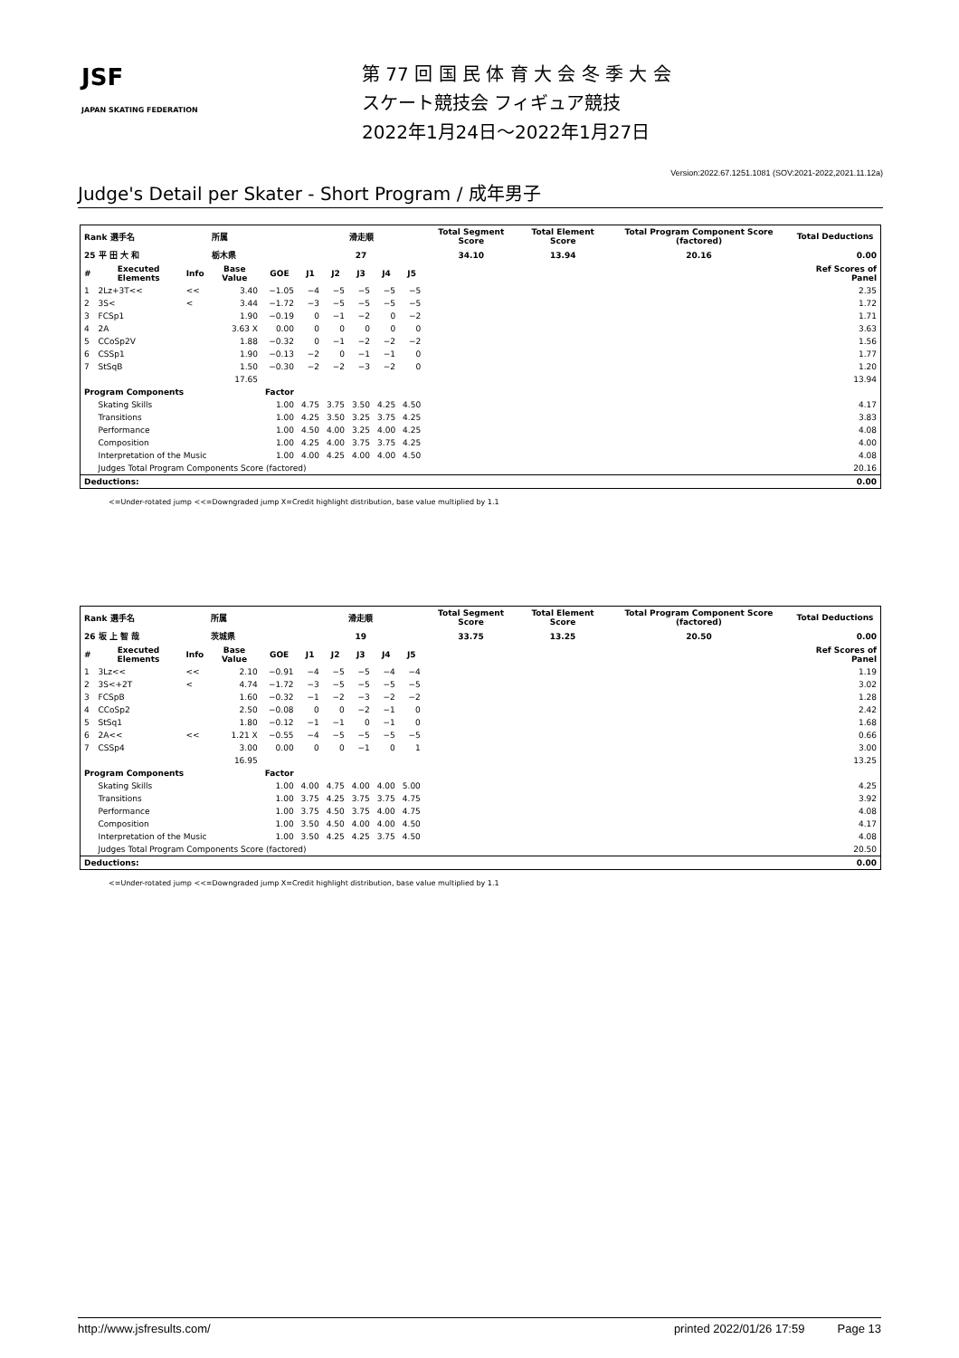JSF
JAPAN SKATING FEDERATION
第 77 回 国 民 体 育 大 会 冬 季 大 会
スケート競技会 フィギュア競技
2022年1月24日～2022年1月27日
Version:2022.67.1251.1081 (SOV:2021-2022,2021.11.12a)
Judge's Detail per Skater - Short Program / 成年男子
| Rank 選手名 | | | 所属 | | 滑走順 | | | | | Total Segment Score | Total Element Score | Total Program Component Score (factored) | Total Deductions |
| 25 平 田 大 和 | | | 栃木県 | | 27 | | | | | 34.10 | 13.94 | 20.16 | 0.00 |
| # | Executed Elements | Info | Base Value | GOE | J1 | J2 | J3 | J4 | J5 | | | | Ref Scores of Panel |
| 1 | 2Lz+3T<< | << | 3.40 | −1.05 | −4 | −5 | −5 | −5 | −5 | | | | 2.35 |
| 2 | 3S< | < | 3.44 | −1.72 | −3 | −5 | −5 | −5 | −5 | | | | 1.72 |
| 3 | FCSp1 | | 1.90 | −0.19 | 0 | −1 | −2 | 0 | −2 | | | | 1.71 |
| 4 | 2A | | 3.63 X | 0.00 | 0 | 0 | 0 | 0 | 0 | | | | 3.63 |
| 5 | CCoSp2V | | 1.88 | −0.32 | 0 | −1 | −2 | −2 | −2 | | | | 1.56 |
| 6 | CSSp1 | | 1.90 | −0.13 | −2 | 0 | −1 | −1 | 0 | | | | 1.77 |
| 7 | StSqB | | 1.50 | −0.30 | −2 | −2 | −3 | −2 | 0 | | | | 1.20 |
| | | | 17.65 | | | | | | | | | | 13.94 |
| Program Components | | | | Factor | | | | | | | | | |
| | Skating Skills | | | 1.00 | 4.75 | 3.75 | 3.50 | 4.25 | 4.50 | | | | 4.17 |
| | Transitions | | | 1.00 | 4.25 | 3.50 | 3.25 | 3.75 | 4.25 | | | | 3.83 |
| | Performance | | | 1.00 | 4.50 | 4.00 | 3.25 | 4.00 | 4.25 | | | | 4.08 |
| | Composition | | | 1.00 | 4.25 | 4.00 | 3.75 | 3.75 | 4.25 | | | | 4.00 |
| | Interpretation of the Music | | | 1.00 | 4.00 | 4.25 | 4.00 | 4.00 | 4.50 | | | | 4.08 |
| | Judges Total Program Components Score (factored) | | | | | | | | | | | | 20.16 |
| Deductions: | | | | | | | | | | | | | 0.00 |
<=Under-rotated jump <<=Downgraded jump X=Credit highlight distribution, base value multiplied by 1.1
| Rank 選手名 | | | 所属 | | 滑走順 | | | | | Total Segment Score | Total Element Score | Total Program Component Score (factored) | Total Deductions |
| 26 坂 上 智 哉 | | | 茨城県 | | 19 | | | | | 33.75 | 13.25 | 20.50 | 0.00 |
| # | Executed Elements | Info | Base Value | GOE | J1 | J2 | J3 | J4 | J5 | | | | Ref Scores of Panel |
| 1 | 3Lz<< | << | 2.10 | −0.91 | −4 | −5 | −5 | −4 | −4 | | | | 1.19 |
| 2 | 3S<+2T | < | 4.74 | −1.72 | −3 | −5 | −5 | −5 | −5 | | | | 3.02 |
| 3 | FCSpB | | 1.60 | −0.32 | −1 | −2 | −3 | −2 | −2 | | | | 1.28 |
| 4 | CCoSp2 | | 2.50 | −0.08 | 0 | 0 | −2 | −1 | 0 | | | | 2.42 |
| 5 | StSq1 | | 1.80 | −0.12 | −1 | −1 | 0 | −1 | 0 | | | | 1.68 |
| 6 | 2A<< | << | 1.21 X | −0.55 | −4 | −5 | −5 | −5 | −5 | | | | 0.66 |
| 7 | CSSp4 | | 3.00 | 0.00 | 0 | 0 | −1 | 0 | 1 | | | | 3.00 |
| | | | 16.95 | | | | | | | | | | 13.25 |
| Program Components | | | | Factor | | | | | | | | | |
| | Skating Skills | | | 1.00 | 4.00 | 4.75 | 4.00 | 4.00 | 5.00 | | | | 4.25 |
| | Transitions | | | 1.00 | 3.75 | 4.25 | 3.75 | 3.75 | 4.75 | | | | 3.92 |
| | Performance | | | 1.00 | 3.75 | 4.50 | 3.75 | 4.00 | 4.75 | | | | 4.08 |
| | Composition | | | 1.00 | 3.50 | 4.50 | 4.00 | 4.00 | 4.50 | | | | 4.17 |
| | Interpretation of the Music | | | 1.00 | 3.50 | 4.25 | 4.25 | 3.75 | 4.50 | | | | 4.08 |
| | Judges Total Program Components Score (factored) | | | | | | | | | | | | 20.50 |
| Deductions: | | | | | | | | | | | | | 0.00 |
<=Under-rotated jump <<=Downgraded jump X=Credit highlight distribution, base value multiplied by 1.1
http://www.jsfresults.com/ printed 2022/01/26 17:59 Page 13